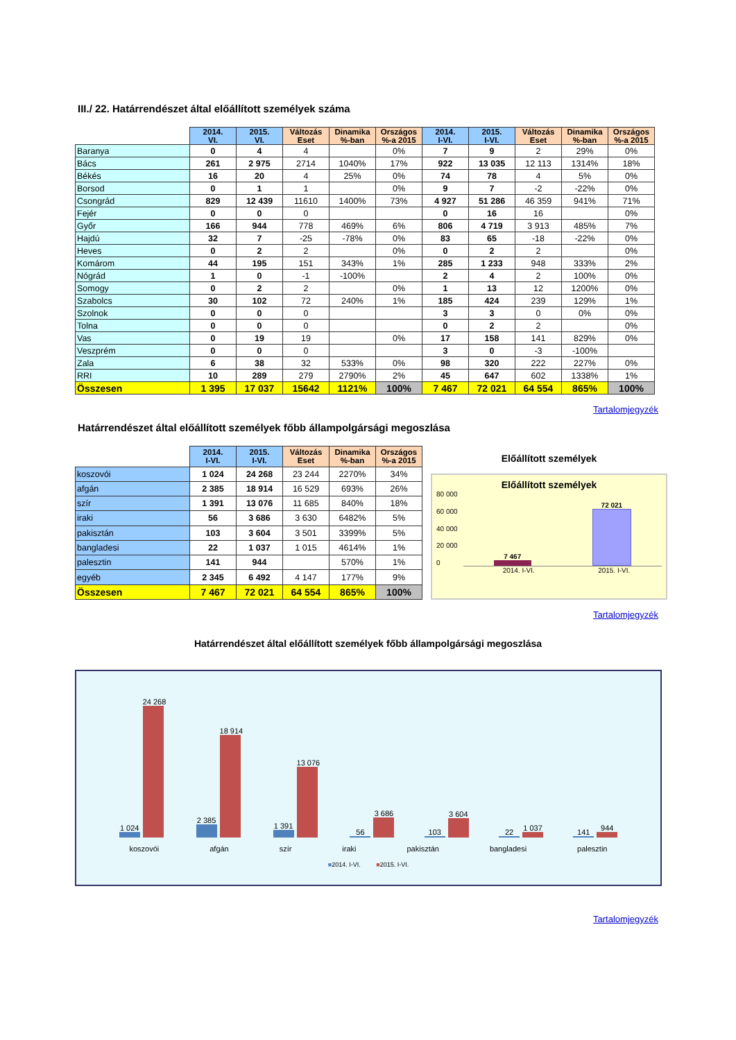III./ 22. Határrendészet által előállított személyek száma
| | 2014. VI. | 2015. VI. | Változás Eset | Dinamika %-ban | Országos %-a 2015 | 2014. I-VI. | 2015. I-VI. | Változás Eset | Dinamika %-ban | Országos %-a 2015 |
| --- | --- | --- | --- | --- | --- | --- | --- | --- | --- | --- |
| Baranya | 0 | 4 | 4 | | 0% | 7 | 9 | 2 | 29% | 0% |
| Bács | 261 | 2 975 | 2714 | 1040% | 17% | 922 | 13 035 | 12 113 | 1314% | 18% |
| Békés | 16 | 20 | 4 | 25% | 0% | 74 | 78 | 4 | 5% | 0% |
| Borsod | 0 | 1 | 1 | | 0% | 9 | 7 | -2 | -22% | 0% |
| Csongrád | 829 | 12 439 | 11610 | 1400% | 73% | 4 927 | 51 286 | 46 359 | 941% | 71% |
| Fejér | 0 | 0 | 0 | | | 0 | 16 | 16 | | 0% |
| Győr | 166 | 944 | 778 | 469% | 6% | 806 | 4 719 | 3 913 | 485% | 7% |
| Hajdú | 32 | 7 | -25 | -78% | 0% | 83 | 65 | -18 | -22% | 0% |
| Heves | 0 | 2 | 2 | | 0% | 0 | 2 | 2 | | 0% |
| Komárom | 44 | 195 | 151 | 343% | 1% | 285 | 1 233 | 948 | 333% | 2% |
| Nógrád | 1 | 0 | -1 | -100% | | 2 | 4 | 2 | 100% | 0% |
| Somogy | 0 | 2 | 2 | | 0% | 1 | 13 | 12 | 1200% | 0% |
| Szabolcs | 30 | 102 | 72 | 240% | 1% | 185 | 424 | 239 | 129% | 1% |
| Szolnok | 0 | 0 | 0 | | | 3 | 3 | 0 | 0% | 0% |
| Tolna | 0 | 0 | 0 | | | 0 | 2 | 2 | | 0% |
| Vas | 0 | 19 | 19 | | 0% | 17 | 158 | 141 | 829% | 0% |
| Veszprém | 0 | 0 | 0 | | | 3 | 0 | -3 | -100% | |
| Zala | 6 | 38 | 32 | 533% | 0% | 98 | 320 | 222 | 227% | 0% |
| RRI | 10 | 289 | 279 | 2790% | 2% | 45 | 647 | 602 | 1338% | 1% |
| Összesen | 1 395 | 17 037 | 15642 | 1121% | 100% | 7 467 | 72 021 | 64 554 | 865% | 100% |
Tartalomjegyzék
Határrendészet által előállított személyek főbb állampolgársági megoszlása
| | 2014. I-VI. | 2015. I-VI. | Változás Eset | Dinamika %-ban | Országos %-a 2015 |
| --- | --- | --- | --- | --- | --- |
| koszovói | 1 024 | 24 268 | 23 244 | 2270% | 34% |
| afgán | 2 385 | 18 914 | 16 529 | 693% | 26% |
| szír | 1 391 | 13 076 | 11 685 | 840% | 18% |
| iraki | 56 | 3 686 | 3 630 | 6482% | 5% |
| pakisztán | 103 | 3 604 | 3 501 | 3399% | 5% |
| bangladesi | 22 | 1 037 | 1 015 | 4614% | 1% |
| palesztin | 141 | 944 | | 570% | 1% |
| egyéb | 2 345 | 6 492 | 4 147 | 177% | 9% |
| Összesen | 7 467 | 72 021 | 64 554 | 865% | 100% |
Előállított személyek
Előállított személyek
80 000
60 000
40 000
20 000
0
7 467
72 021
2014. I-VI. 2015. I-VI.
Tartalomjegyzék
Határrendészet által előállított személyek főbb állampolgársági megoszlása
1 024
24 268
2 385
18 914
1 391
13 076
56
3 686
103
3 604
22
1 037
141
944
koszovói afgán szír iraki pakisztán bangladesi palesztin
■2014. I-VI. ■2015. I-VI.
Tartalomjegyzék